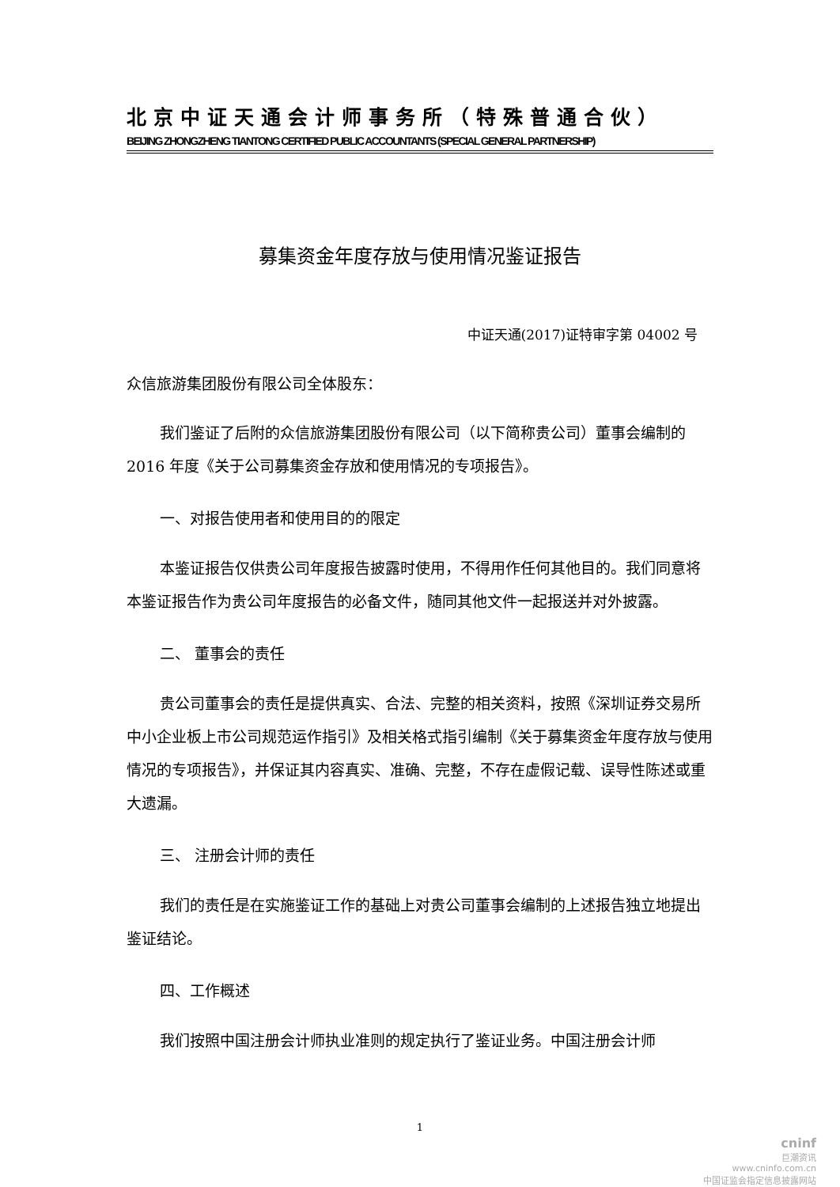北京中证天通会计师事务所（特殊普通合伙）
BEIJING ZHONGZHENG TIANTONG CERTIFIED PUBLIC ACCOUNTANTS (SPECIAL GENERAL PARTNERSHIP)
募集资金年度存放与使用情况鉴证报告
中证天通(2017)证特审字第 04002 号
众信旅游集团股份有限公司全体股东：
我们鉴证了后附的众信旅游集团股份有限公司（以下简称贵公司）董事会编制的 2016 年度《关于公司募集资金存放和使用情况的专项报告》。
一、对报告使用者和使用目的的限定
本鉴证报告仅供贵公司年度报告披露时使用，不得用作任何其他目的。我们同意将本鉴证报告作为贵公司年度报告的必备文件，随同其他文件一起报送并对外披露。
二、 董事会的责任
贵公司董事会的责任是提供真实、合法、完整的相关资料，按照《深圳证券交易所中小企业板上市公司规范运作指引》及相关格式指引编制《关于募集资金年度存放与使用情况的专项报告》，并保证其内容真实、准确、完整，不存在虚假记载、误导性陈述或重大遗漏。
三、 注册会计师的责任
我们的责任是在实施鉴证工作的基础上对贵公司董事会编制的上述报告独立地提出鉴证结论。
四、工作概述
我们按照中国注册会计师执业准则的规定执行了鉴证业务。中国注册会计师
1
cninf
巨潮资讯
www.cninfo.com.cn
中国证监会指定信息披露网站